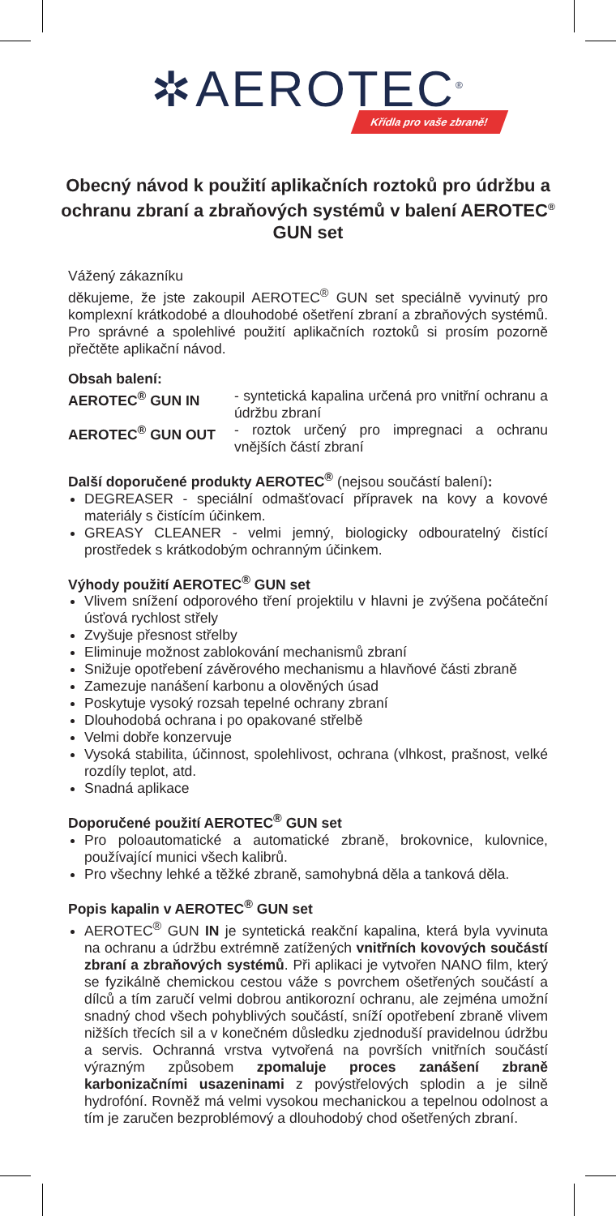✲ AEROTEC<sup>®</sup>
Křídla pro vaše zbraně!
Obecný návod k použití aplikačních roztoků pro údržbu a ochranu zbraní a zbraňových systémů v balení AEROTEC<sup>®</sup> GUN set
Vážený zákazníku
děkujeme, že jste zakoupil AEROTEC<sup>®</sup> GUN set speciálně vyvinutý pro komplexní krátkodobé a dlouhodobé ošetření zbraní a zbraňových systémů. Pro správné a spolehlivé použití aplikačních roztoků si prosím pozorně přečtěte aplikační návod.
Obsah balení:
AEROTEC<sup>®</sup> GUN IN - syntetická kapalina určená pro vnitřní ochranu a údržbu zbraní
AEROTEC<sup>®</sup> GUN OUT - roztok určený pro impregnaci a ochranu vnějších částí zbraní
Další doporučené produkty AEROTEC<sup>®</sup> (nejsou součástí balení):
DEGREASER - speciální odmašťovací přípravek na kovy a kovové materiály s čistícím účinkem.
GREASY CLEANER - velmi jemný, biologicky odbouratelný čistící prostředek s krátkodobým ochranným účinkem.
Výhody použití AEROTEC<sup>®</sup> GUN set
Vlivem snížení odporového tření projektilu v hlavni je zvýšena počáteční úsťová rychlost střely
Zvyšuje přesnost střelby
Eliminuje možnost zablokování mechanismů zbraní
Snižuje opotřebení závěrového mechanismu a hlavňové části zbraně
Zamezuje nanášení karbonu a olověných úsad
Poskytuje vysoký rozsah tepelné ochrany zbraní
Dlouhodobá ochrana i po opakované střelbě
Velmi dobře konzervuje
Vysoká stabilita, účinnost, spolehlivost, ochrana (vlhkost, prašnost, velké rozdíly teplot, atd.
Snadná aplikace
Doporučené použití AEROTEC<sup>®</sup> GUN set
Pro poloautomatické a automatické zbraně, brokovnice, kulovnice, používající munici všech kalibrů.
Pro všechny lehké a těžké zbraně, samohybná děla a tanková děla.
Popis kapalin v AEROTEC<sup>®</sup> GUN set
AEROTEC<sup>®</sup> GUN IN je syntetická reakční kapalina, která byla vyvinuta na ochranu a údržbu extrémně zatížených vnitřních kovových součástí zbraní a zbraňových systémů. Při aplikaci je vytvořen NANO film, který se fyzikálně chemickou cestou váže s povrchem ošetřených součástí a dílců a tím zaručí velmi dobrou antikorozní ochranu, ale zejména umožní snadný chod všech pohyblivých součástí, sníží opotřebení zbraně vlivem nižších třecích sil a v konečném důsledku zjednoduší pravidelnou údržbu a servis. Ochranná vrstva vytvořená na površích vnitřních součástí výrazným způsobem zpomaluje proces zanášení zbraně karbonizačními usazeninami z povýstřelových splodin a je silně hydrofóní. Rovněž má velmi vysokou mechanickou a tepelnou odolnost a tím je zaručen bezproblémový a dlouhodobý chod ošetřených zbraní.